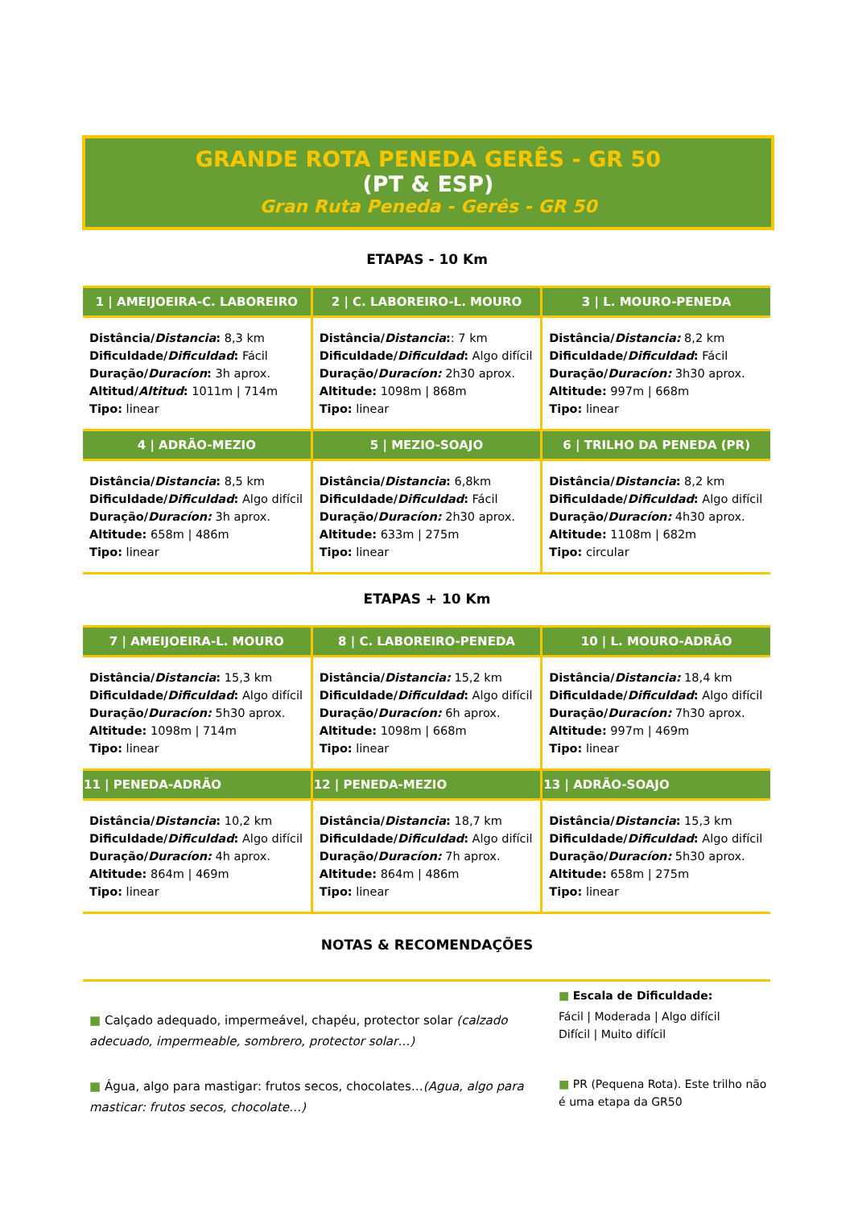GRANDE ROTA PENEDA GERÊS - GR 50
(PT & ESP)
Gran Ruta Peneda - Gerês - GR 50
ETAPAS - 10 Km
| 1 / AMEIJOEIRA-C. LABOREIRO | 2 / C. LABOREIRO-L. MOURO | 3 / L. MOURO-PENEDA |
| --- | --- | --- |
| Distância/ Distancia : 8,3 km Dificuldade/ Dificuldad : Fácil Duração/ Duracíon : 3h aprox. Altitud/ Altitud : 1011m / 714m Tipo: linear | Distância/ Distancia : : 7 km Dificuldade/ Dificuldad : Algo difícil Duração/ Duracíon: 2h30 aprox. Altitude: 1098m / 868m Tipo: linear | Distância/ Distancia: 8,2 km Dificuldade/ Dificuldad : Fácil Duração/ Duracíon: 3h30 aprox. Altitude: 997m / 668m Tipo: linear |
| 4 / ADRÃO-MEZIO | 5 / MEZIO-SOAJO | 6 / TRILHO DA PENEDA (PR) |
| Distância/ Distancia : 8,5 km Dificuldade/ Dificuldad : Algo difícil Duração/ Duracíon: 3h aprox. Altitude: 658m / 486m Tipo: linear | Distância/ Distancia : 6,8km Dificuldade/ Dificuldad : Fácil Duração/ Duracíon: 2h30 aprox. Altitude: 633m / 275m Tipo: linear | Distância/ Distancia : 8,2 km Dificuldade/ Dificuldad : Algo difícil Duração/ Duracíon: 4h30 aprox. Altitude: 1108m / 682m Tipo: circular |
ETAPAS + 10 Km
| 7 / AMEIJOEIRA-L. MOURO | 8 / C. LABOREIRO-PENEDA | 10 / L. MOURO-ADRÃO |
| --- | --- | --- |
| Distância/ Distancia : 15,3 km Dificuldade/ Dificuldad : Algo difícil Duração/ Duracíon: 5h30 aprox. Altitude: 1098m / 714m Tipo: linear | Distância/ Distancia: 15,2 km Dificuldade/ Dificuldad : Algo difícil Duração/ Duracíon: 6h aprox. Altitude: 1098m / 668m Tipo: linear | Distância/ Distancia: 18,4 km Dificuldade/ Dificuldad : Algo difícil Duração/ Duracíon: 7h30 aprox. Altitude: 997m / 469m Tipo: linear |
| 11 / PENEDA-ADRÃO | 12 / PENEDA-MEZIO | 13 / ADRÃO-SOAJO |
| Distância/ Distancia : 10,2 km Dificuldade/ Dificuldad : Algo difícil Duração/ Duracíon: 4h aprox. Altitude: 864m / 469m Tipo: linear | Distância/ Distancia : 18,7 km Dificuldade/ Dificuldad : Algo difícil Duração/ Duracíon: 7h aprox. Altitude: 864m / 486m Tipo: linear | Distância/ Distancia : 15,3 km Dificuldade/ Dificuldad : Algo difícil Duração/ Duracíon: 5h30 aprox. Altitude: 658m / 275m Tipo: linear |
NOTAS & RECOMENDAÇÕES
■ Calçado adequado, impermeável, chapéu, protector solar (calzado adecuado, impermeable, sombrero, protector solar…)
■ Água, algo para mastigar: frutos secos, chocolates…(Agua, algo para masticar: frutos secos, chocolate…)
■ Escala de Dificuldade:
Fácil | Moderada | Algo difícil
Difícil | Muito difícil
■ PR (Pequena Rota). Este trilho não é uma etapa da GR50